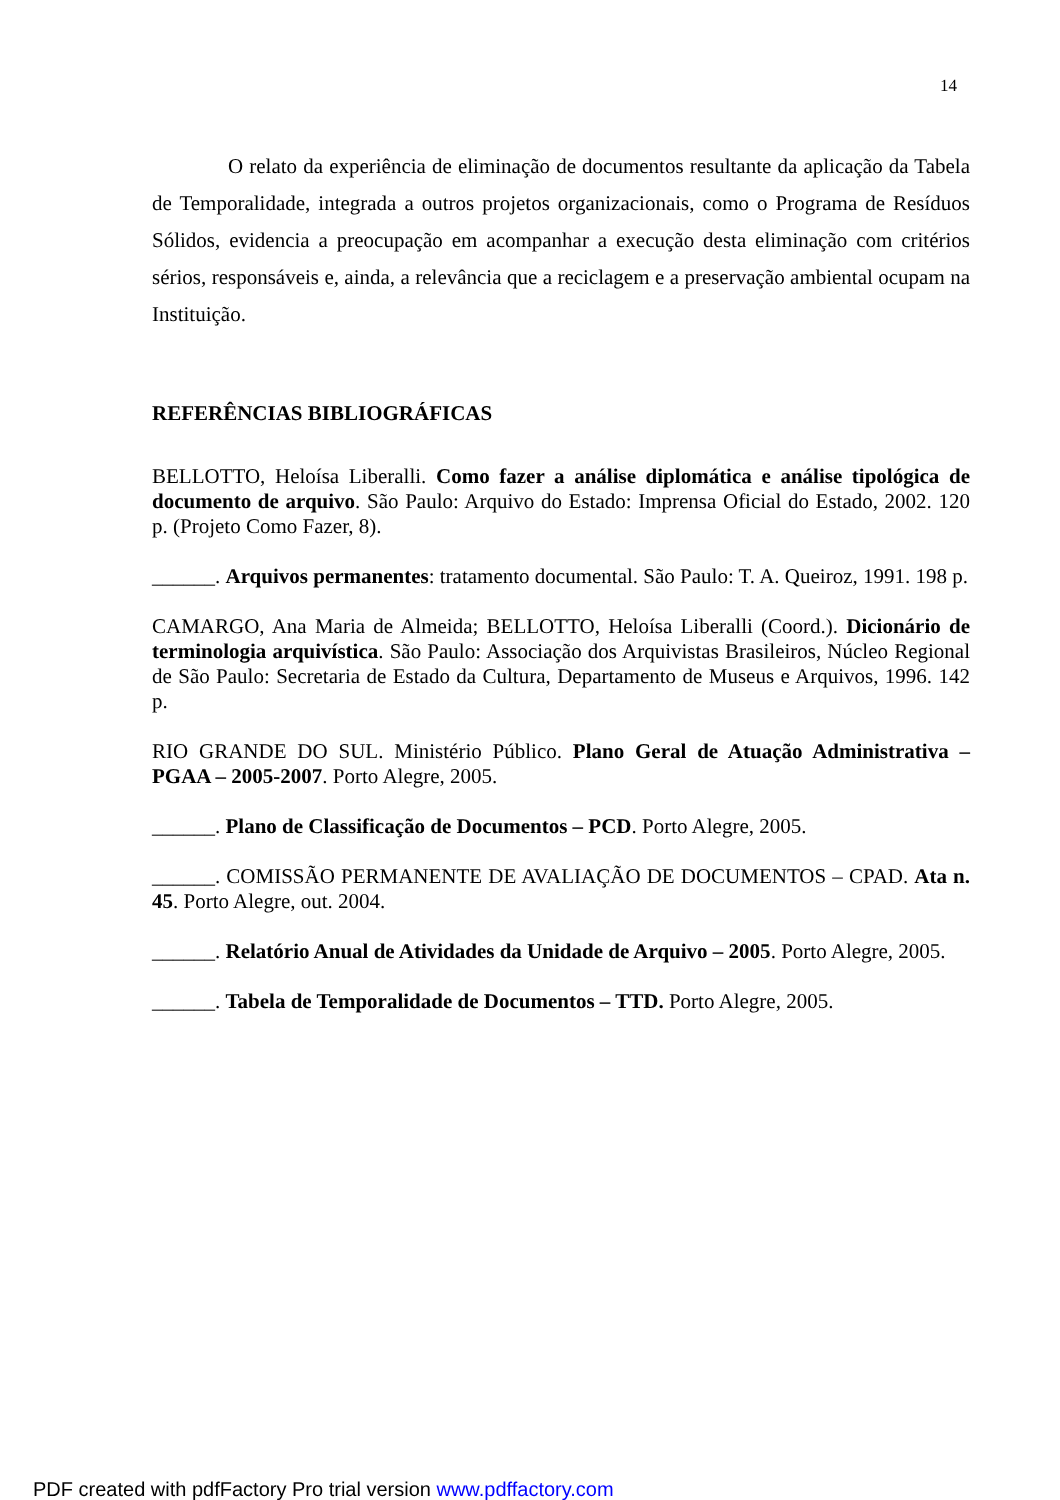14
O relato da experiência de eliminação de documentos resultante da aplicação da Tabela de Temporalidade, integrada a outros projetos organizacionais, como o Programa de Resíduos Sólidos, evidencia a preocupação em acompanhar a execução desta eliminação com critérios sérios, responsáveis e, ainda, a relevância que a reciclagem e a preservação ambiental ocupam na Instituição.
REFERÊNCIAS BIBLIOGRÁFICAS
BELLOTTO, Heloísa Liberalli. Como fazer a análise diplomática e análise tipológica de documento de arquivo. São Paulo: Arquivo do Estado: Imprensa Oficial do Estado, 2002. 120 p. (Projeto Como Fazer, 8).
______. Arquivos permanentes: tratamento documental. São Paulo: T. A. Queiroz, 1991. 198 p.
CAMARGO, Ana Maria de Almeida; BELLOTTO, Heloísa Liberalli (Coord.). Dicionário de terminologia arquivística. São Paulo: Associação dos Arquivistas Brasileiros, Núcleo Regional de São Paulo: Secretaria de Estado da Cultura, Departamento de Museus e Arquivos, 1996. 142 p.
RIO GRANDE DO SUL. Ministério Público. Plano Geral de Atuação Administrativa – PGAA – 2005-2007. Porto Alegre, 2005.
______. Plano de Classificação de Documentos – PCD. Porto Alegre, 2005.
______. COMISSÃO PERMANENTE DE AVALIAÇÃO DE DOCUMENTOS – CPAD. Ata n. 45. Porto Alegre, out. 2004.
______. Relatório Anual de Atividades da Unidade de Arquivo – 2005. Porto Alegre, 2005.
______. Tabela de Temporalidade de Documentos – TTD. Porto Alegre, 2005.
PDF created with pdfFactory Pro trial version www.pdffactory.com